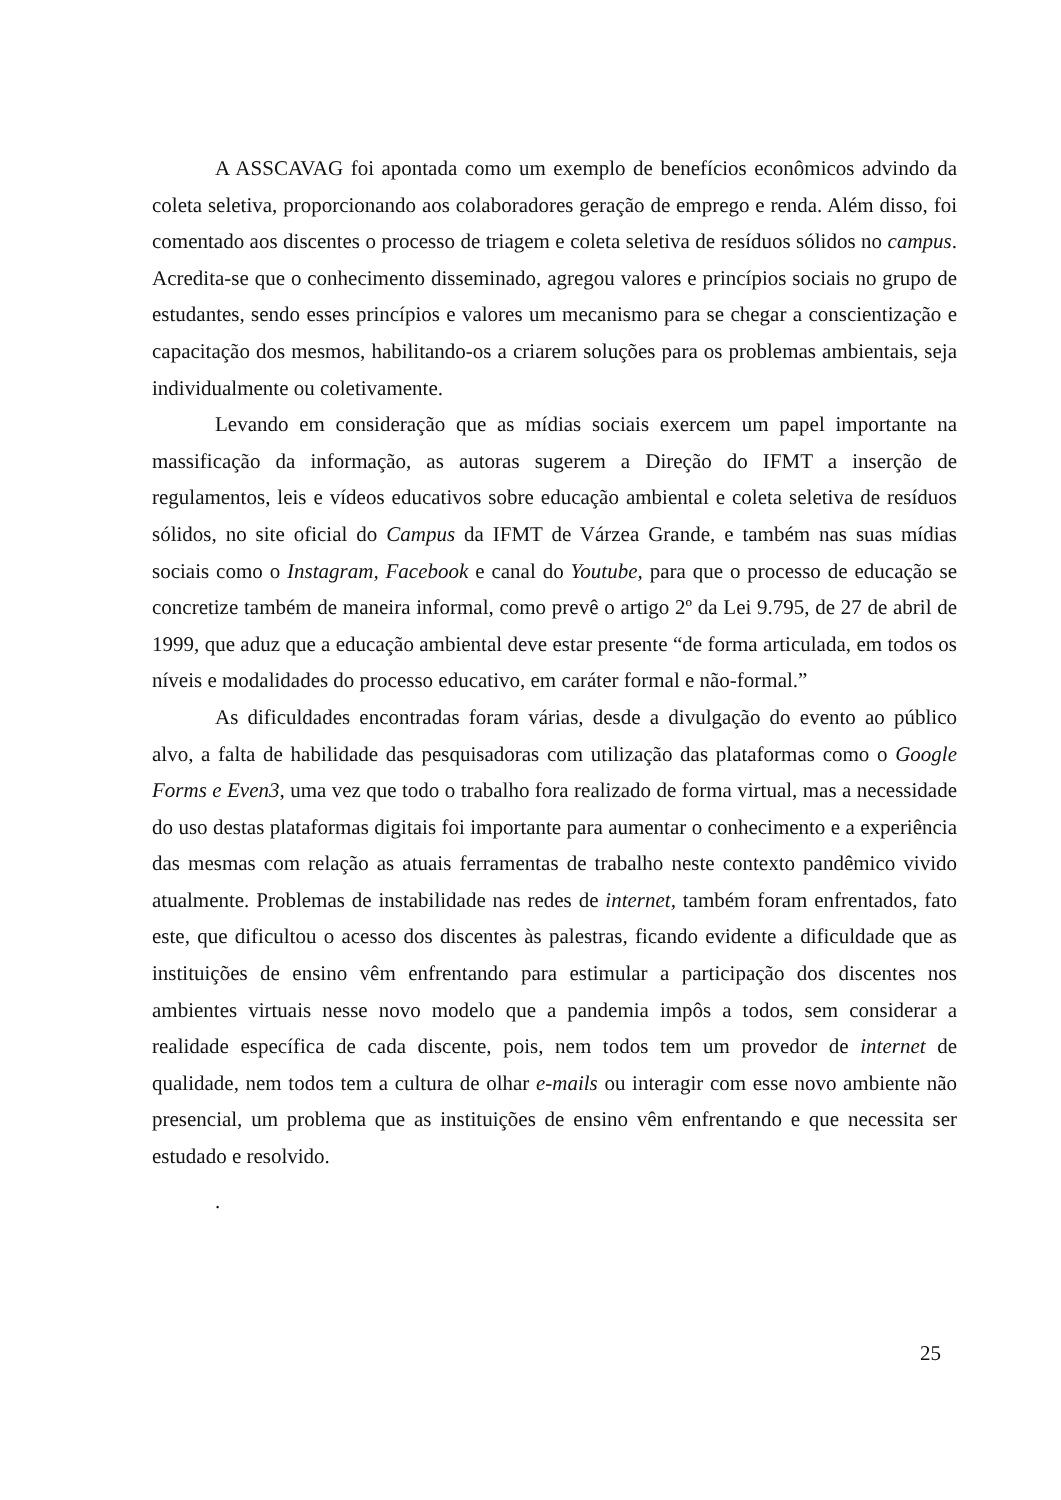A ASSCAVAG foi apontada como um exemplo de benefícios econômicos advindo da coleta seletiva, proporcionando aos colaboradores geração de emprego e renda. Além disso, foi comentado aos discentes o processo de triagem e coleta seletiva de resíduos sólidos no campus. Acredita-se que o conhecimento disseminado, agregou valores e princípios sociais no grupo de estudantes, sendo esses princípios e valores um mecanismo para se chegar a conscientização e capacitação dos mesmos, habilitando-os a criarem soluções para os problemas ambientais, seja individualmente ou coletivamente.
Levando em consideração que as mídias sociais exercem um papel importante na massificação da informação, as autoras sugerem a Direção do IFMT a inserção de regulamentos, leis e vídeos educativos sobre educação ambiental e coleta seletiva de resíduos sólidos, no site oficial do Campus da IFMT de Várzea Grande, e também nas suas mídias sociais como o Instagram, Facebook e canal do Youtube, para que o processo de educação se concretize também de maneira informal, como prevê o artigo 2º da Lei 9.795, de 27 de abril de 1999, que aduz que a educação ambiental deve estar presente “de forma articulada, em todos os níveis e modalidades do processo educativo, em caráter formal e não-formal.”
As dificuldades encontradas foram várias, desde a divulgação do evento ao público alvo, a falta de habilidade das pesquisadoras com utilização das plataformas como o Google Forms e Even3, uma vez que todo o trabalho fora realizado de forma virtual, mas a necessidade do uso destas plataformas digitais foi importante para aumentar o conhecimento e a experiência das mesmas com relação as atuais ferramentas de trabalho neste contexto pandêmico vivido atualmente. Problemas de instabilidade nas redes de internet, também foram enfrentados, fato este, que dificultou o acesso dos discentes às palestras, ficando evidente a dificuldade que as instituições de ensino vêm enfrentando para estimular a participação dos discentes nos ambientes virtuais nesse novo modelo que a pandemia impôs a todos, sem considerar a realidade específica de cada discente, pois, nem todos tem um provedor de internet de qualidade, nem todos tem a cultura de olhar e-mails ou interagir com esse novo ambiente não presencial, um problema que as instituições de ensino vêm enfrentando e que necessita ser estudado e resolvido.
.
25